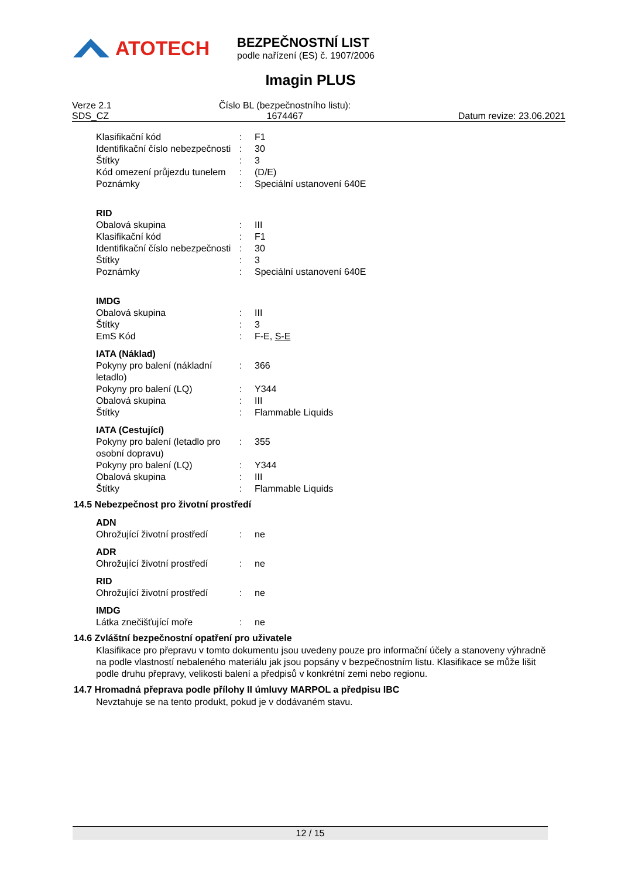ATOTECH
BEZPEČNOSTNÍ LIST
podle nařízení (ES) č. 1907/2006
Imagin PLUS
Verze 2.1
SDS_CZ
Číslo BL (bezpečnostního listu):
1674467
Datum revize: 23.06.2021
Klasifikační kód : F1
Identifikační číslo nebezpečnosti
: 30
Štítky : 3
Kód omezení průjezdu tunelem
: (D/E)
Poznámky : Speciální ustanovení 640E
RID
Obalová skupina : III
Klasifikační kód : F1
Identifikační číslo nebezpečnosti
: 30
Štítky : 3
Poznámky : Speciální ustanovení 640E
IMDG
Obalová skupina : III
Štítky : 3
EmS Kód : F-E, S-E
IATA (Náklad)
Pokyny pro balení (nákladní letadlo)
: 366
Pokyny pro balení (LQ) : Y344
Obalová skupina : III
Štítky : Flammable Liquids
IATA (Cestující)
Pokyny pro balení (letadlo pro osobní dopravu)
: 355
Pokyny pro balení (LQ) : Y344
Obalová skupina : III
Štítky : Flammable Liquids
14.5 Nebezpečnost pro životní prostředí
ADN
Ohrožující životní prostředí
: ne
ADR
Ohrožující životní prostředí
: ne
RID
Ohrožující životní prostředí
: ne
IMDG
Látka znečišťující moře : ne
14.6 Zvláštní bezpečnostní opatření pro uživatele
Klasifikace pro přepravu v tomto dokumentu jsou uvedeny pouze pro informační účely a stanoveny výhradně na podle vlastností nebaleného materiálu jak jsou popsány v bezpečnostním listu. Klasifikace se může lišit podle druhu přepravy, velikosti balení a předpisů v konkrétní zemi nebo regionu.
14.7 Hromadná přeprava podle přílohy II úmluvy MARPOL a předpisu IBC
Nevztahuje se na tento produkt, pokud je v dodávaném stavu.
12 / 15